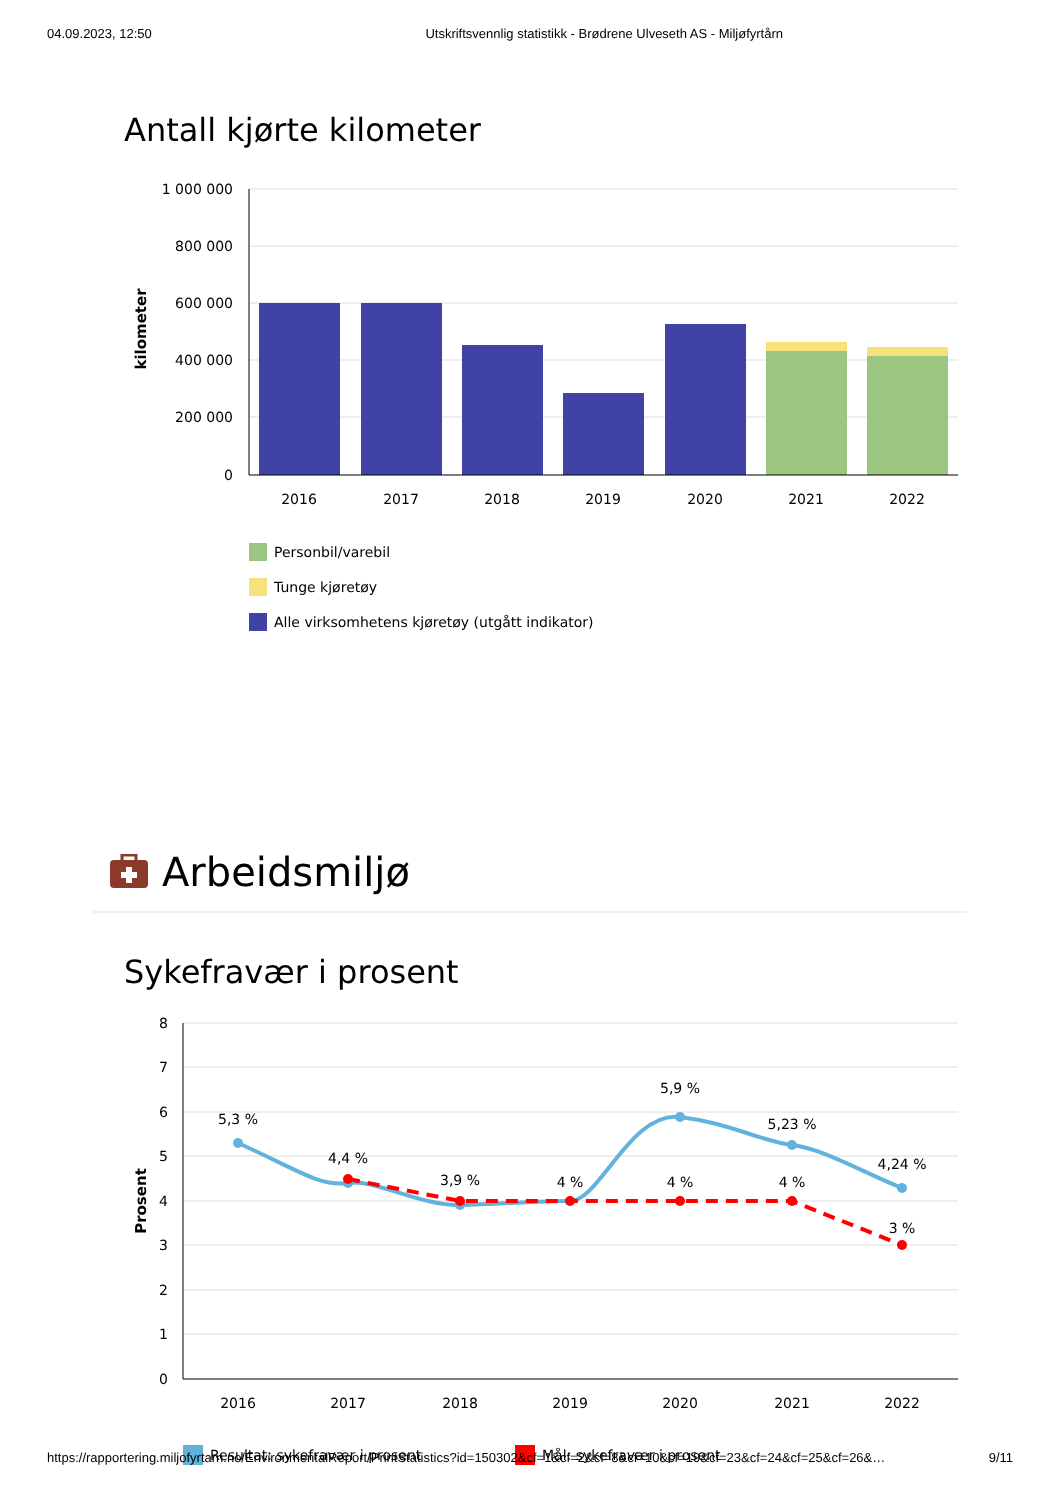04.09.2023, 12:50 Utskriftsvennlig statistikk - Brødrene Ulveseth AS - Miljøfyrtårn
Antall kjørte kilometer
1 000 000
800 000
600 000
400 000
200 000
0
kilometer
2016
2017
2018
2019
2020
2021
2022
Personbil/varebil
Tunge kjøretøy
Alle virksomhetens kjøretøy (utgått indikator)
Arbeidsmiljø
Sykefravær i prosent
8
7
6
5
4
3
2
1
0
Prosent
5,3 %
4,4 %
3,9 %
5,9 %
5,23 %
4,24 %
4 %
4 %
4 %
3 %
2016
2017
2018
2019
2020
2021
2022
Resultat: sykefravær i prosent
Mål: sykefravær i prosent
https://rapportering.miljofyrtarn.no/EnvironmentalReport/PrintStatistics?id=150302&cf=1&cf=2&cf=8&cf=10&cf=19&cf=23&cf=24&cf=25&cf=26&… 9/11